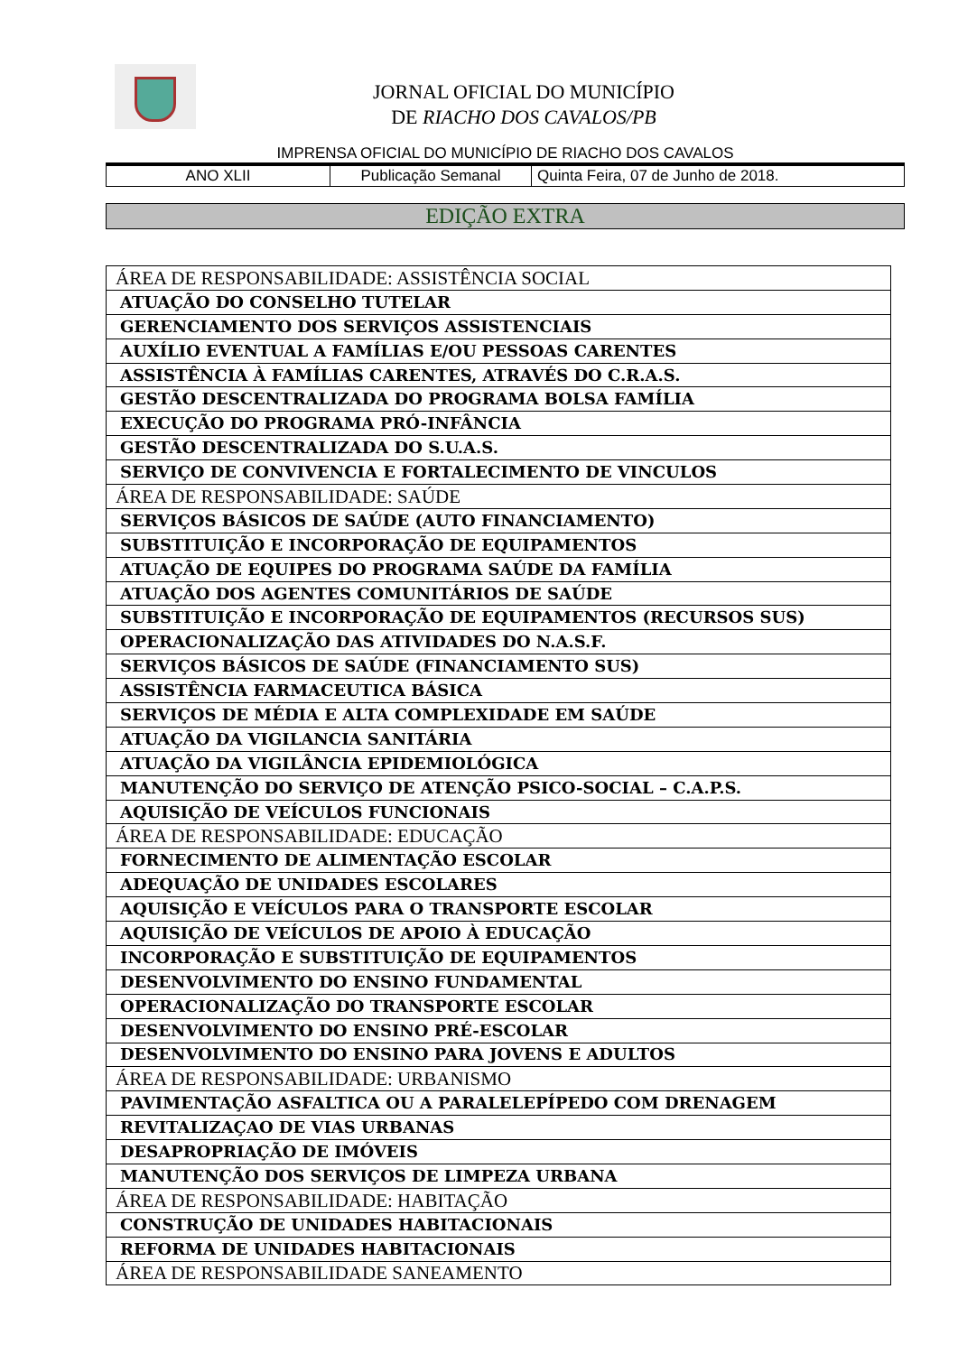JORNAL OFICIAL DO MUNICÍPIO
DE RIACHO DOS CAVALOS/PB
IMPRENSA OFICIAL DO MUNICÍPIO DE RIACHO DOS CAVALOS
| ANO XLII | Publicação Semanal | Quinta Feira, 07 de Junho de 2018. |
EDIÇÃO EXTRA
| ÁREA DE RESPONSABILIDADE: ASSISTÊNCIA SOCIAL |
| ATUAÇÃO DO CONSELHO TUTELAR |
| GERENCIAMENTO DOS SERVIÇOS ASSISTENCIAIS |
| AUXÍLIO EVENTUAL A FAMÍLIAS E/OU PESSOAS CARENTES |
| ASSISTÊNCIA À FAMÍLIAS CARENTES, ATRAVÉS DO C.R.A.S. |
| GESTÃO DESCENTRALIZADA DO PROGRAMA BOLSA FAMÍLIA |
| EXECUÇÃO DO PROGRAMA PRÓ-INFÂNCIA |
| GESTÃO DESCENTRALIZADA DO S.U.A.S. |
| SERVIÇO DE CONVIVENCIA E FORTALECIMENTO DE VINCULOS |
| ÁREA DE RESPONSABILIDADE: SAÚDE |
| SERVIÇOS BÁSICOS DE SAÚDE (AUTO FINANCIAMENTO) |
| SUBSTITUIÇÃO E INCORPORAÇÃO DE EQUIPAMENTOS |
| ATUAÇÃO DE EQUIPES DO PROGRAMA SAÚDE DA FAMÍLIA |
| ATUAÇÃO DOS AGENTES COMUNITÁRIOS DE SAÚDE |
| SUBSTITUIÇÃO E INCORPORAÇÃO DE EQUIPAMENTOS (RECURSOS SUS) |
| OPERACIONALIZAÇÃO DAS ATIVIDADES DO N.A.S.F. |
| SERVIÇOS BÁSICOS DE SAÚDE (FINANCIAMENTO SUS) |
| ASSISTÊNCIA FARMACEUTICA BÁSICA |
| SERVIÇOS DE MÉDIA E ALTA COMPLEXIDADE EM SAÚDE |
| ATUAÇÃO DA VIGILANCIA SANITÁRIA |
| ATUAÇÃO DA VIGILÂNCIA EPIDEMIOLÓGICA |
| MANUTENÇÃO DO SERVIÇO DE ATENÇÃO PSICO-SOCIAL – C.A.P.S. |
| AQUISIÇÃO DE VEÍCULOS FUNCIONAIS |
| ÁREA DE RESPONSABILIDADE: EDUCAÇÃO |
| FORNECIMENTO DE ALIMENTAÇÃO ESCOLAR |
| ADEQUAÇÃO DE UNIDADES ESCOLARES |
| AQUISIÇÃO E VEÍCULOS PARA O TRANSPORTE ESCOLAR |
| AQUISIÇÃO DE VEÍCULOS DE APOIO À EDUCAÇÃO |
| INCORPORAÇÃO E SUBSTITUIÇÃO DE EQUIPAMENTOS |
| DESENVOLVIMENTO DO ENSINO FUNDAMENTAL |
| OPERACIONALIZAÇÃO DO TRANSPORTE ESCOLAR |
| DESENVOLVIMENTO DO ENSINO PRÉ-ESCOLAR |
| DESENVOLVIMENTO DO ENSINO PARA JOVENS E ADULTOS |
| ÁREA DE RESPONSABILIDADE: URBANISMO |
| PAVIMENTAÇÃO ASFALTICA OU A PARALELEPÍPEDO COM DRENAGEM |
| REVITALIZAÇAO DE VIAS URBANAS |
| DESAPROPRIAÇÃO DE IMÓVEIS |
| MANUTENÇÃO DOS SERVIÇOS DE LIMPEZA URBANA |
| ÁREA DE RESPONSABILIDADE: HABITAÇÃO |
| CONSTRUÇÃO DE UNIDADES HABITACIONAIS |
| REFORMA DE UNIDADES HABITACIONAIS |
| ÁREA DE RESPONSABILIDADE SANEAMENTO |